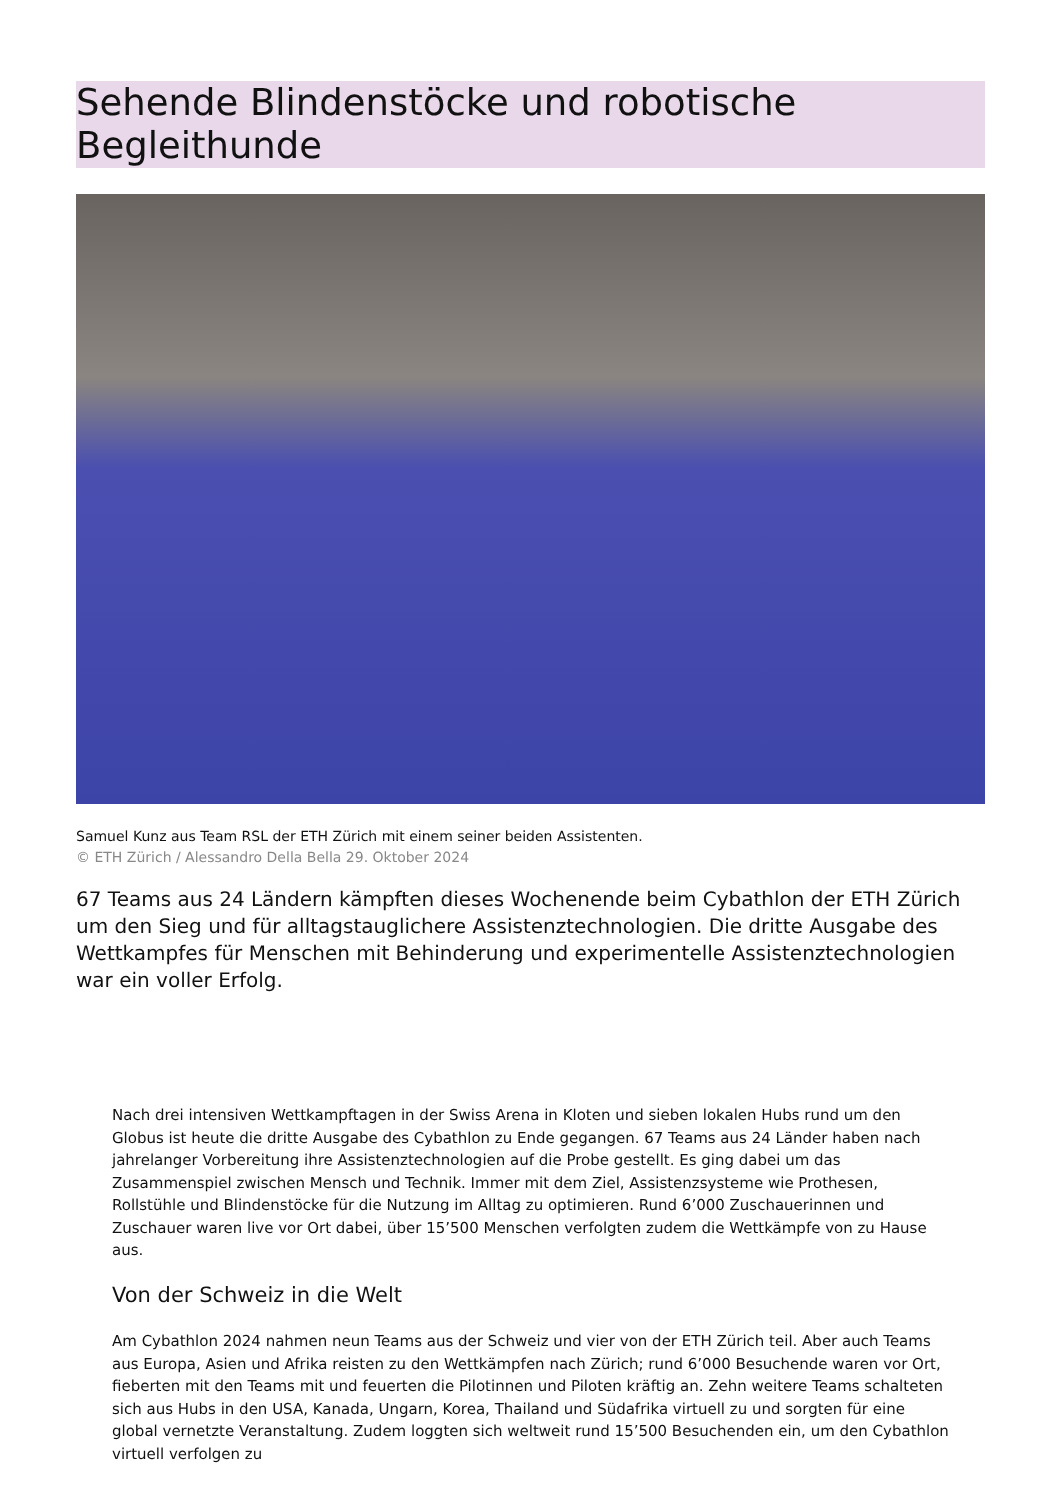Sehende Blindenstöcke und robotische Begleithunde
Samuel Kunz aus Team RSL der ETH Zürich mit einem seiner beiden Assistenten.
© ETH Zürich / Alessandro Della Bella 29. Oktober 2024
67 Teams aus 24 Ländern kämpften dieses Wochenende beim Cybathlon der ETH Zürich um den Sieg und für alltagstauglichere Assistenztechnologien. Die dritte Ausgabe des Wettkampfes für Menschen mit Behinderung und experimentelle Assistenztechnologien war ein voller Erfolg.
Nach drei intensiven Wettkampftagen in der Swiss Arena in Kloten und sieben lokalen Hubs rund um den Globus ist heute die dritte Ausgabe des Cybathlon zu Ende gegangen. 67 Teams aus 24 Länder haben nach jahrelanger Vorbereitung ihre Assistenztechnologien auf die Probe gestellt. Es ging dabei um das Zusammenspiel zwischen Mensch und Technik. Immer mit dem Ziel, Assistenzsysteme wie Prothesen, Rollstühle und Blindenstöcke für die Nutzung im Alltag zu optimieren. Rund 6’000 Zuschauerinnen und Zuschauer waren live vor Ort dabei, über 15’500 Menschen verfolgten zudem die Wettkämpfe von zu Hause aus.
Von der Schweiz in die Welt
Am Cybathlon 2024 nahmen neun Teams aus der Schweiz und vier von der ETH Zürich teil. Aber auch Teams aus Europa, Asien und Afrika reisten zu den Wettkämpfen nach Zürich; rund 6’000 Besuchende waren vor Ort, fieberten mit den Teams mit und feuerten die Pilotinnen und Piloten kräftig an. Zehn weitere Teams schalteten sich aus Hubs in den USA, Kanada, Ungarn, Korea, Thailand und Südafrika virtuell zu und sorgten für eine global vernetzte Veranstaltung. Zudem loggten sich weltweit rund 15’500 Besuchenden ein, um den Cybathlon virtuell verfolgen zu